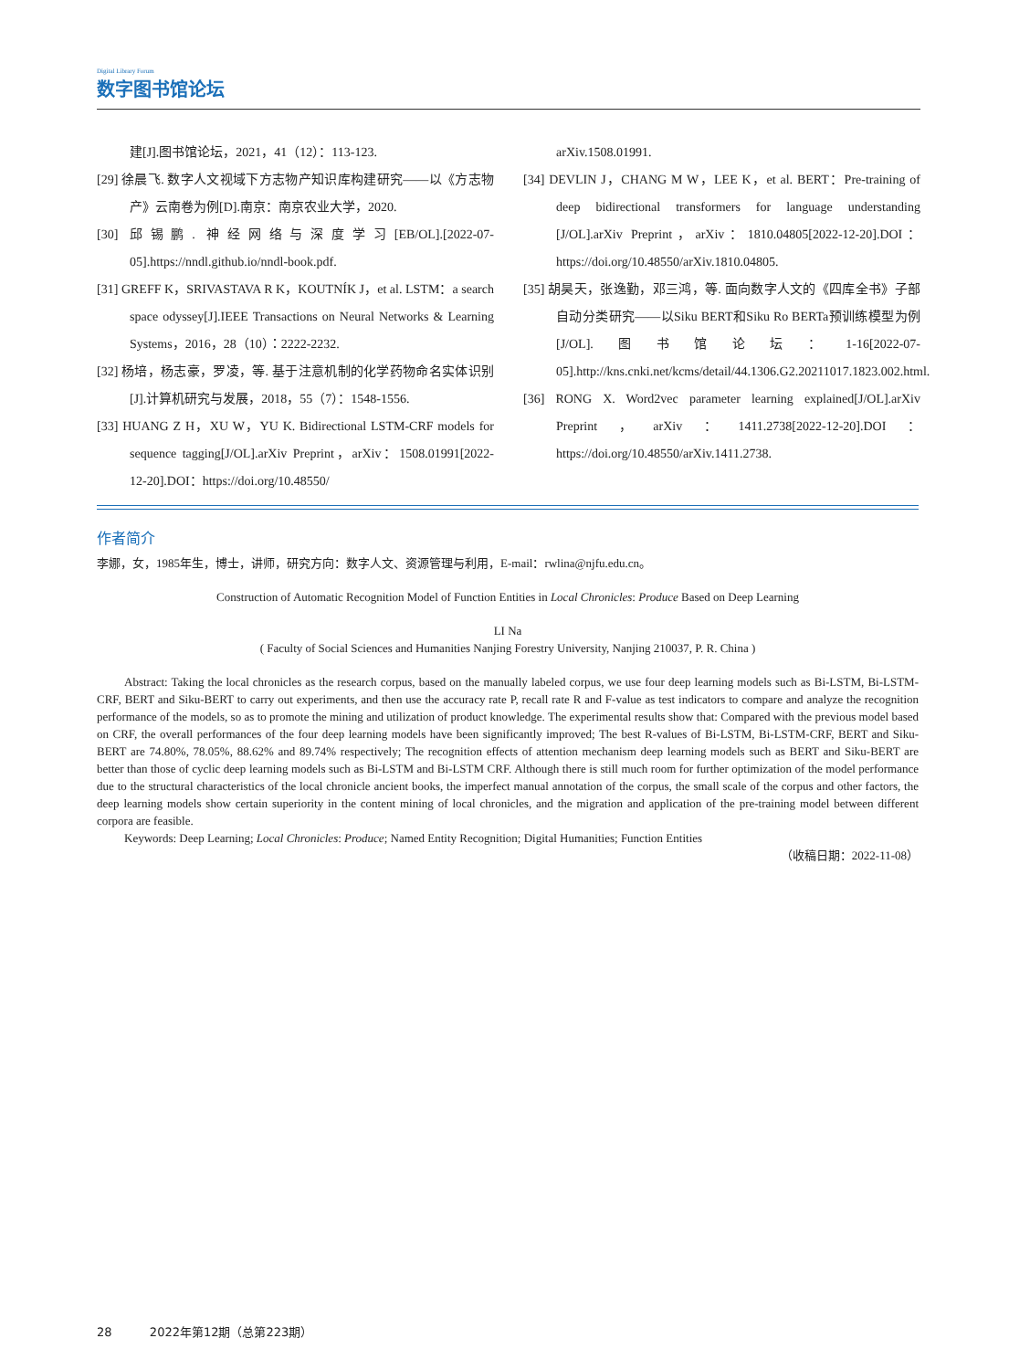Digital Library Forum
数字图书馆论坛
建[J].图书馆论坛，2021，41（12）：113-123.
[29] 徐晨飞. 数字人文视域下方志物产知识库构建研究——以《方志物产》云南卷为例[D].南京：南京农业大学，2020.
[30] 邱锡鹏. 神经网络与深度学习[EB/OL].[2022-07-05].https://nndl.github.io/nndl-book.pdf.
[31] GREFF K，SRIVASTAVA R K，KOUTNÍK J，et al. LSTM：a search space odyssey[J].IEEE Transactions on Neural Networks & Learning Systems，2016，28（10）：2222-2232.
[32] 杨培，杨志豪，罗凌，等. 基于注意机制的化学药物命名实体识别[J].计算机研究与发展，2018，55（7）：1548-1556.
[33] HUANG Z H，XU W，YU K. Bidirectional LSTM-CRF models for sequence tagging[J/OL].arXiv Preprint，arXiv：1508.01991[2022-12-20].DOI：https://doi.org/10.48550/
arXiv.1508.01991.
[34] DEVLIN J，CHANG M W，LEE K，et al. BERT：Pre-training of deep bidirectional transformers for language understanding [J/OL].arXiv Preprint，arXiv：1810.04805[2022-12-20].DOI：https://doi.org/10.48550/arXiv.1810.04805.
[35] 胡昊天，张逸勤，邓三鸿，等. 面向数字人文的《四库全书》子部自动分类研究——以Siku BERT和Siku Ro BERTa预训练模型为例[J/OL].图书馆论坛：1-16[2022-07-05].http://kns.cnki.net/kcms/detail/44.1306.G2.20211017.1823.002.html.
[36] RONG X. Word2vec parameter learning explained[J/OL].arXiv Preprint，arXiv：1411.2738[2022-12-20].DOI：https://doi.org/10.48550/arXiv.1411.2738.
作者简介
李娜，女，1985年生，博士，讲师，研究方向：数字人文、资源管理与利用，E-mail：rwlina@njfu.edu.cn。
Construction of Automatic Recognition Model of Function Entities in Local Chronicles: Produce Based on Deep Learning
LI Na
( Faculty of Social Sciences and Humanities Nanjing Forestry University, Nanjing 210037, P. R. China )
Abstract: Taking the local chronicles as the research corpus, based on the manually labeled corpus, we use four deep learning models such as Bi-LSTM, Bi-LSTM-CRF, BERT and Siku-BERT to carry out experiments, and then use the accuracy rate P, recall rate R and F-value as test indicators to compare and analyze the recognition performance of the models, so as to promote the mining and utilization of product knowledge. The experimental results show that: Compared with the previous model based on CRF, the overall performances of the four deep learning models have been significantly improved; The best R-values of Bi-LSTM, Bi-LSTM-CRF, BERT and Siku-BERT are 74.80%, 78.05%, 88.62% and 89.74% respectively; The recognition effects of attention mechanism deep learning models such as BERT and Siku-BERT are better than those of cyclic deep learning models such as Bi-LSTM and Bi-LSTM CRF. Although there is still much room for further optimization of the model performance due to the structural characteristics of the local chronicle ancient books, the imperfect manual annotation of the corpus, the small scale of the corpus and other factors, the deep learning models show certain superiority in the content mining of local chronicles, and the migration and application of the pre-training model between different corpora are feasible.
Keywords: Deep Learning; Local Chronicles: Produce; Named Entity Recognition; Digital Humanities; Function Entities
（收稿日期：2022-11-08）
28 2022年第12期（总第223期）